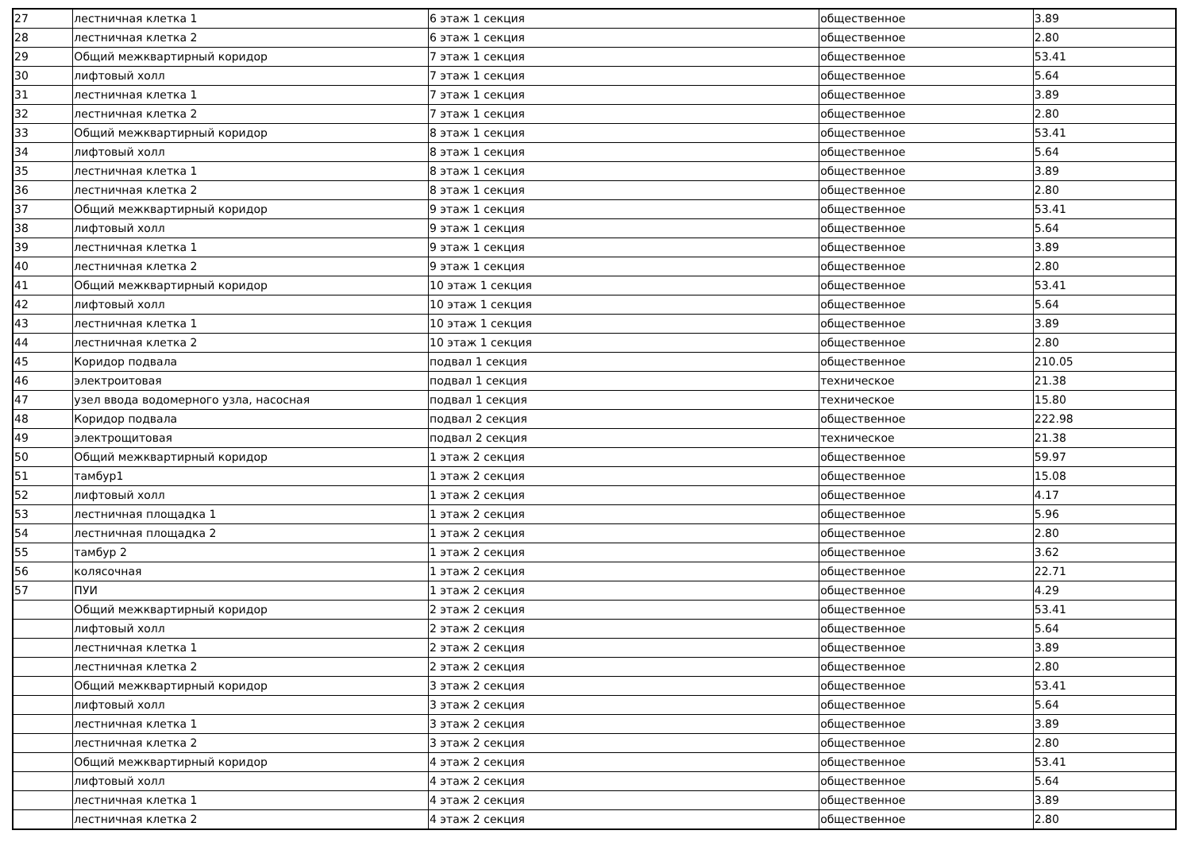| 27 | лестничная клетка 1 | 6 этаж 1 секция | общественное | 3.89 |
| 28 | лестничная клетка 2 | 6 этаж 1 секция | общественное | 2.80 |
| 29 | Общий межквартирный коридор | 7 этаж 1 секция | общественное | 53.41 |
| 30 | лифтовый холл | 7 этаж 1 секция | общественное | 5.64 |
| 31 | лестничная клетка 1 | 7 этаж 1 секция | общественное | 3.89 |
| 32 | лестничная клетка 2 | 7 этаж 1 секция | общественное | 2.80 |
| 33 | Общий межквартирный коридор | 8 этаж 1 секция | общественное | 53.41 |
| 34 | лифтовый холл | 8 этаж 1 секция | общественное | 5.64 |
| 35 | лестничная клетка 1 | 8 этаж 1 секция | общественное | 3.89 |
| 36 | лестничная клетка 2 | 8 этаж 1 секция | общественное | 2.80 |
| 37 | Общий межквартирный коридор | 9 этаж 1 секция | общественное | 53.41 |
| 38 | лифтовый холл | 9 этаж 1 секция | общественное | 5.64 |
| 39 | лестничная клетка 1 | 9 этаж 1 секция | общественное | 3.89 |
| 40 | лестничная клетка 2 | 9 этаж 1 секция | общественное | 2.80 |
| 41 | Общий межквартирный коридор | 10 этаж 1 секция | общественное | 53.41 |
| 42 | лифтовый холл | 10 этаж 1 секция | общественное | 5.64 |
| 43 | лестничная клетка 1 | 10 этаж 1 секция | общественное | 3.89 |
| 44 | лестничная клетка 2 | 10 этаж 1 секция | общественное | 2.80 |
| 45 | Коридор подвала | подвал 1 секция | общественное | 210.05 |
| 46 | электроитовая | подвал 1 секция | техническое | 21.38 |
| 47 | узел ввода водомерного узла, насосная | подвал 1 секция | техническое | 15.80 |
| 48 | Коридор подвала | подвал 2 секция | общественное | 222.98 |
| 49 | электрощитовая | подвал 2 секция | техническое | 21.38 |
| 50 | Общий межквартирный коридор | 1 этаж 2 секция | общественное | 59.97 |
| 51 | тамбур1 | 1 этаж 2 секция | общественное | 15.08 |
| 52 | лифтовый холл | 1 этаж 2 секция | общественное | 4.17 |
| 53 | лестничная площадка 1 | 1 этаж 2 секция | общественное | 5.96 |
| 54 | лестничная площадка 2 | 1 этаж 2 секция | общественное | 2.80 |
| 55 | тамбур 2 | 1 этаж 2 секция | общественное | 3.62 |
| 56 | колясочная | 1 этаж 2 секция | общественное | 22.71 |
| 57 | ПУИ | 1 этаж 2 секция | общественное | 4.29 |
| | Общий межквартирный коридор | 2 этаж 2 секция | общественное | 53.41 |
| | лифтовый холл | 2 этаж 2 секция | общественное | 5.64 |
| | лестничная клетка 1 | 2 этаж 2 секция | общественное | 3.89 |
| | лестничная клетка 2 | 2 этаж 2 секция | общественное | 2.80 |
| | Общий межквартирный коридор | 3 этаж 2 секция | общественное | 53.41 |
| | лифтовый холл | 3 этаж 2 секция | общественное | 5.64 |
| | лестничная клетка 1 | 3 этаж 2 секция | общественное | 3.89 |
| | лестничная клетка 2 | 3 этаж 2 секция | общественное | 2.80 |
| | Общий межквартирный коридор | 4 этаж 2 секция | общественное | 53.41 |
| | лифтовый холл | 4 этаж 2 секция | общественное | 5.64 |
| | лестничная клетка 1 | 4 этаж 2 секция | общественное | 3.89 |
| | лестничная клетка 2 | 4 этаж 2 секция | общественное | 2.80 |